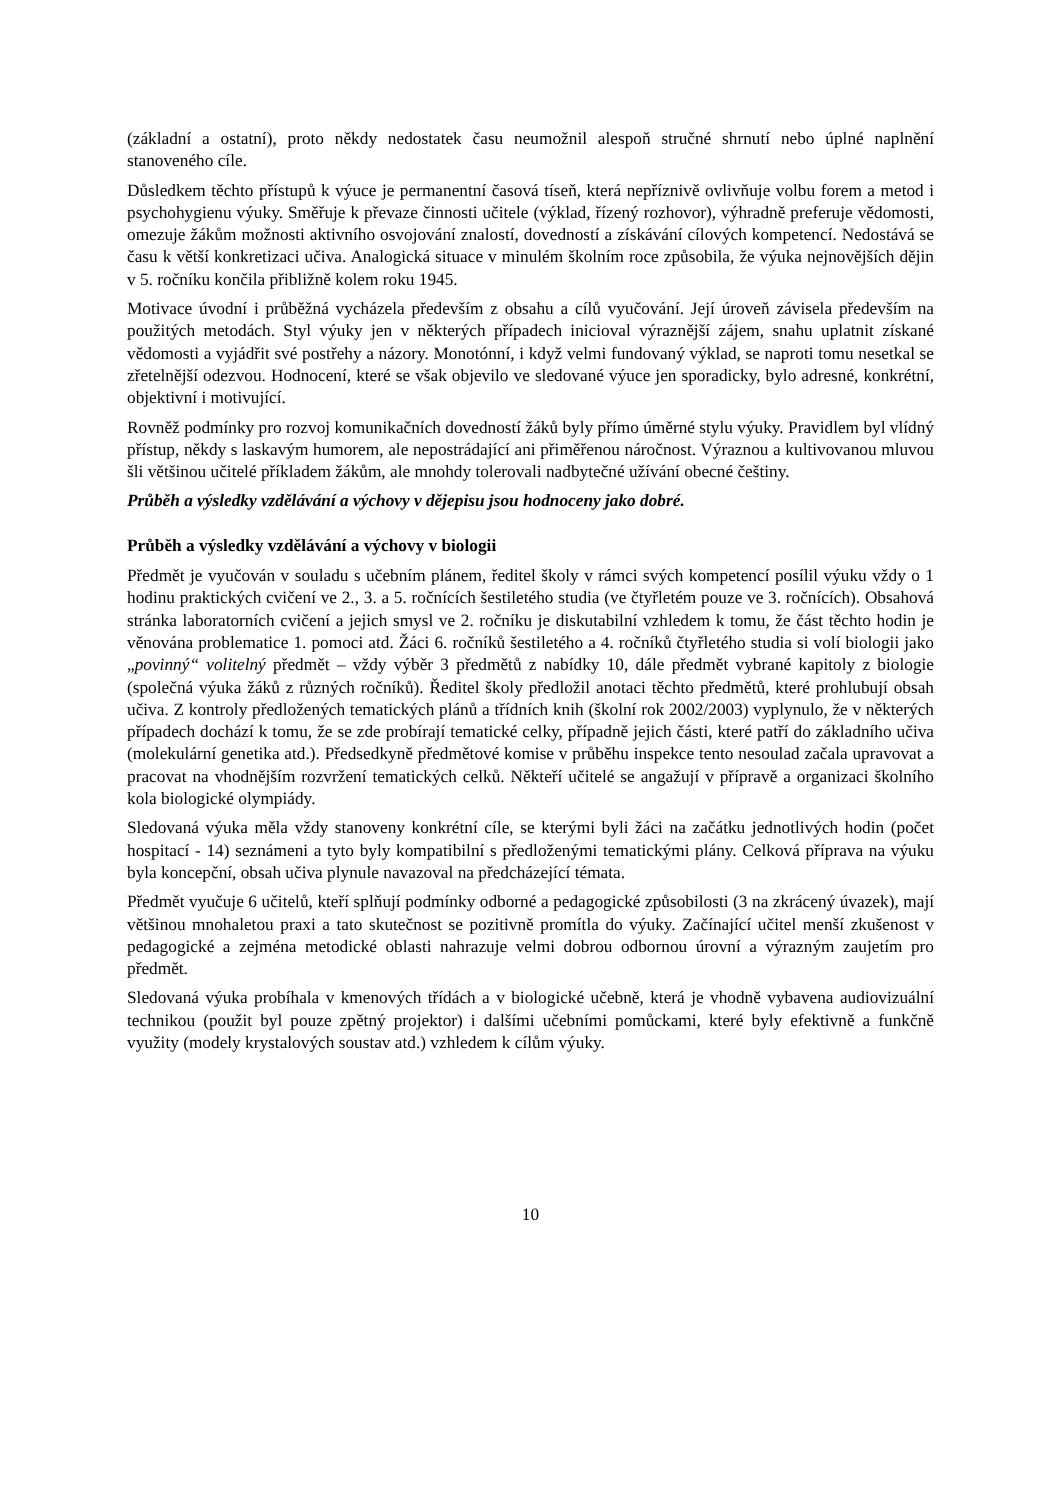(základní a ostatní), proto někdy nedostatek času neumožnil alespoň stručné shrnutí nebo úplné naplnění stanoveného cíle.
Důsledkem těchto přístupů k výuce je permanentní časová tíseň, která nepříznivě ovlivňuje volbu forem a metod i psychohygienu výuky. Směřuje k převaze činnosti učitele (výklad, řízený rozhovor), výhradně preferuje vědomosti, omezuje žákům možnosti aktivního osvojování znalostí, dovedností a získávání cílových kompetencí. Nedostává se času k větší konkretizaci učiva. Analogická situace v minulém školním roce způsobila, že výuka nejnovějších dějin v 5. ročníku končila přibližně kolem roku 1945.
Motivace úvodní i průběžná vycházela především z obsahu a cílů vyučování. Její úroveň závisela především na použitých metodách. Styl výuky jen v některých případech inicioval výraznější zájem, snahu uplatnit získané vědomosti a vyjádřit své postřehy a názory. Monotónní, i když velmi fundovaný výklad, se naproti tomu nesetkal se zřetelnější odezvou. Hodnocení, které se však objevilo ve sledované výuce jen sporadicky, bylo adresné, konkrétní, objektivní i motivující.
Rovněž podmínky pro rozvoj komunikačních dovedností žáků byly přímo úměrné stylu výuky. Pravidlem byl vlídný přístup, někdy s laskavým humorem, ale nepostrádající ani přiměřenou náročnost. Výraznou a kultivovanou mluvou šli většinou učitelé příkladem žákům, ale mnohdy tolerovali nadbytečné užívání obecné češtiny.
Průběh a výsledky vzdělávání a výchovy v dějepisu jsou hodnoceny jako dobré.
Průběh a výsledky vzdělávání a výchovy v biologii
Předmět je vyučován v souladu s učebním plánem, ředitel školy v rámci svých kompetencí posílil výuku vždy o 1 hodinu praktických cvičení ve 2., 3. a 5. ročnících šestiletého studia (ve čtyřletém pouze ve 3. ročnících). Obsahová stránka laboratorních cvičení a jejich smysl ve 2. ročníku je diskutabilní vzhledem k tomu, že část těchto hodin je věnována problematice 1. pomoci atd. Žáci 6. ročníků šestiletého a 4. ročníků čtyřletého studia si volí biologii jako „povinný“ volitelný předmět – vždy výběr 3 předmětů z nabídky 10, dále předmět vybrané kapitoly z biologie (společná výuka žáků z různých ročníků). Ředitel školy předložil anotaci těchto předmětů, které prohlubují obsah učiva. Z kontroly předložených tematických plánů a třídních knih (školní rok 2002/2003) vyplynulo, že v některých případech dochází k tomu, že se zde probírají tematické celky, případně jejich části, které patří do základního učiva (molekulární genetika atd.). Předsedkyně předmětové komise v průběhu inspekce tento nesoulad začala upravovat a pracovat na vhodnějším rozvržení tematických celků. Někteří učitelé se angažují v přípravě a organizaci školního kola biologické olympiády.
Sledovaná výuka měla vždy stanoveny konkrétní cíle, se kterými byli žáci na začátku jednotlivých hodin (počet hospitací - 14) seznámeni a tyto byly kompatibilní s předloženými tematickými plány. Celková příprava na výuku byla koncepční, obsah učiva plynule navazoval na předcházející témata.
Předmět vyučuje 6 učitelů, kteří splňují podmínky odborné a pedagogické způsobilosti (3 na zkrácený úvazek), mají většinou mnohaletou praxi a tato skutečnost se pozitivně promítla do výuky. Začínající učitel menší zkušenost v pedagogické a zejména metodické oblasti nahrazuje velmi dobrou odbornou úrovní a výrazným zaujetím pro předmět.
Sledovaná výuka probíhala v kmenových třídách a v biologické učebně, která je vhodně vybavena audiovizuální technikou (použit byl pouze zpětný projektor) i dalšími učebními pomůckami, které byly efektivně a funkčně využity (modely krystalových soustav atd.) vzhledem k cílům výuky.
10